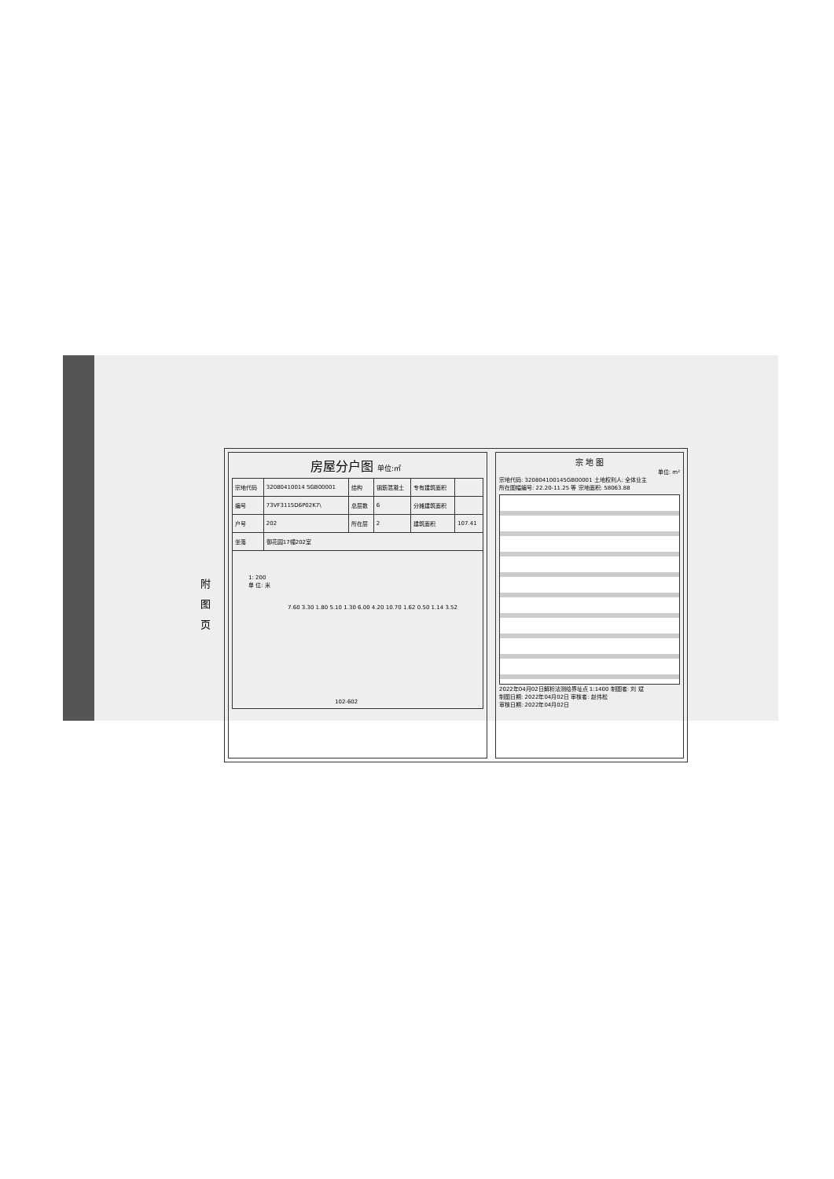附 图 页
房屋分户图 单位:㎡
| 宗地代码 | 32080410014 5GB00001 | 结构 | 钢筋混凝土 | 专有建筑面积 | |
| 编号 | 73VF3115D6P02K7\ | 总层数 | 6 | 分摊建筑面积 | |
| 户号 | 202 | 所在层 | 2 | 建筑面积 | 107.41 |
| 坐落 | 御花园17幢202室 | | | | |
1: 200
单 位: 米
7.60 3.30 1.80 5.10 1.30 6.00 4.20 10.70 1.62 0.50 1.14 3.52
102-602
宗 地 图
单位: m²
宗地代码: 320804100145GB00001 土地权利人: 全体业主
所在图幅编号: 22.20-11.25 等 宗地面积: 58063.88
2022年04月02日解析法测绘界址点 1:1400 制图者: 刘 斌
制图日期: 2022年04月02日 审核者: 赵伟松
审核日期: 2022年04月02日